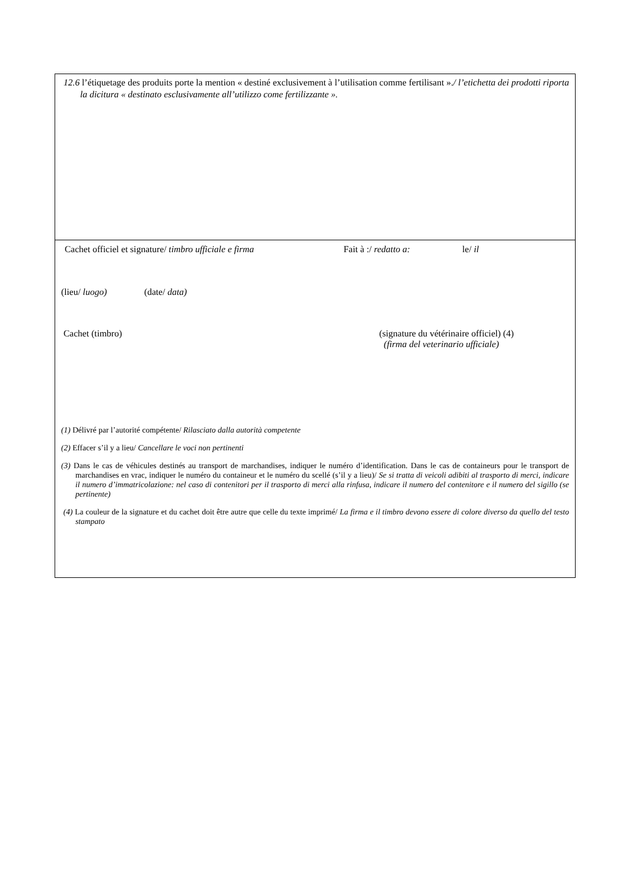12.6 l’étiquetage des produits porte la mention « destiné exclusivement à l’utilisation comme fertilisant »./ l’etichetta dei prodotti riporta la dicitura « destinato esclusivamente all’utilizzo come fertilizzante ».
Cachet officiel et signature/ timbro ufficiale e firma Fait à :/ redatto a: le/ il
(lieu/ luogo) (date/ data)
Cachet (timbro) (signature du vétérinaire officiel) (4)
(firma del veterinario ufficiale)
(1) Délivré par l’autorité compétente/ Rilasciato dalla autorità competente
(2) Effacer s’il y a lieu/ Cancellare le voci non pertinenti
(3) Dans le cas de véhicules destinés au transport de marchandises, indiquer le numéro d’identification. Dans le cas de containeurs pour le transport de marchandises en vrac, indiquer le numéro du containeur et le numéro du scellé (s’il y a lieu)/ Se si tratta di veicoli adibiti al trasporto di merci, indicare il numero d’immatricolazione: nel caso di contenitori per il trasporto di merci alla rinfusa, indicare il numero del contenitore e il numero del sigillo (se pertinente)
(4) La couleur de la signature et du cachet doit être autre que celle du texte imprimé/ La firma e il timbro devono essere di colore diverso da quello del testo stampato